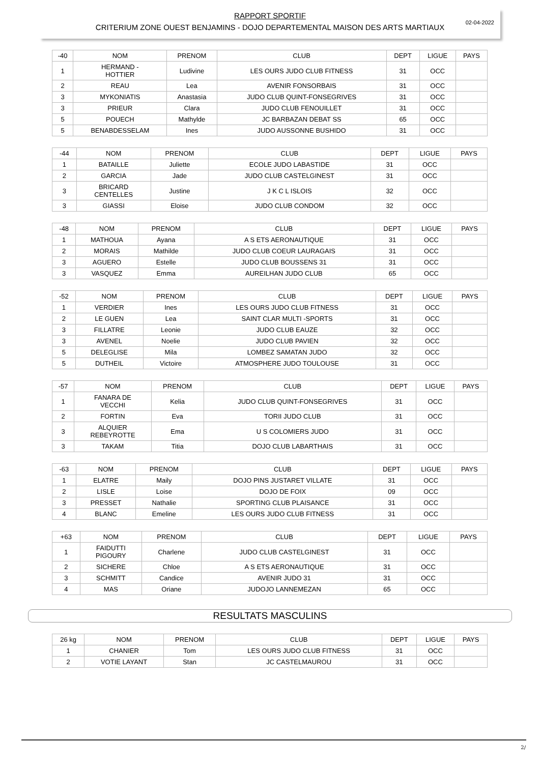02-04-2022
RAPPORT SPORTIF
CRITERIUM ZONE OUEST BENJAMINS - DOJO DEPARTEMENTAL MAISON DES ARTS MARTIAUX
| -40 | NOM | PRENOM | CLUB | DEPT | LIGUE | PAYS |
| --- | --- | --- | --- | --- | --- | --- |
| 1 | HERMAND - HOTTIER | Ludivine | LES OURS JUDO CLUB FITNESS | 31 | OCC | |
| 2 | REAU | Lea | AVENIR FONSORBAIS | 31 | OCC | |
| 3 | MYKONIATIS | Anastasia | JUDO CLUB QUINT-FONSEGRIVES | 31 | OCC | |
| 3 | PRIEUR | Clara | JUDO CLUB FENOUILLET | 31 | OCC | |
| 5 | POUECH | Mathylde | JC BARBAZAN DEBAT SS | 65 | OCC | |
| 5 | BENABDESSELAM | Ines | JUDO AUSSONNE BUSHIDO | 31 | OCC | |
| -44 | NOM | PRENOM | CLUB | DEPT | LIGUE | PAYS |
| --- | --- | --- | --- | --- | --- | --- |
| 1 | BATAILLE | Juliette | ECOLE JUDO LABASTIDE | 31 | OCC | |
| 2 | GARCIA | Jade | JUDO CLUB CASTELGINEST | 31 | OCC | |
| 3 | BRICARD CENTELLES | Justine | J K C L ISLOIS | 32 | OCC | |
| 3 | GIASSI | Eloise | JUDO CLUB CONDOM | 32 | OCC | |
| -48 | NOM | PRENOM | CLUB | DEPT | LIGUE | PAYS |
| --- | --- | --- | --- | --- | --- | --- |
| 1 | MATHOUA | Ayana | A S ETS AERONAUTIQUE | 31 | OCC | |
| 2 | MORAIS | Mathilde | JUDO CLUB COEUR LAURAGAIS | 31 | OCC | |
| 3 | AGUERO | Estelle | JUDO CLUB BOUSSENS 31 | 31 | OCC | |
| 3 | VASQUEZ | Emma | AUREILHAN JUDO CLUB | 65 | OCC | |
| -52 | NOM | PRENOM | CLUB | DEPT | LIGUE | PAYS |
| --- | --- | --- | --- | --- | --- | --- |
| 1 | VERDIER | Ines | LES OURS JUDO CLUB FITNESS | 31 | OCC | |
| 2 | LE GUEN | Lea | SAINT CLAR MULTI -SPORTS | 31 | OCC | |
| 3 | FILLATRE | Leonie | JUDO CLUB EAUZE | 32 | OCC | |
| 3 | AVENEL | Noelie | JUDO CLUB PAVIEN | 32 | OCC | |
| 5 | DELEGLISE | Mila | LOMBEZ SAMATAN JUDO | 32 | OCC | |
| 5 | DUTHEIL | Victoire | ATMOSPHERE JUDO TOULOUSE | 31 | OCC | |
| -57 | NOM | PRENOM | CLUB | DEPT | LIGUE | PAYS |
| --- | --- | --- | --- | --- | --- | --- |
| 1 | FANARA DE VECCHI | Kelia | JUDO CLUB QUINT-FONSEGRIVES | 31 | OCC | |
| 2 | FORTIN | Eva | TORII JUDO CLUB | 31 | OCC | |
| 3 | ALQUIER REBEYROTTE | Ema | U S COLOMIERS JUDO | 31 | OCC | |
| 3 | TAKAM | Titia | DOJO CLUB LABARTHAIS | 31 | OCC | |
| -63 | NOM | PRENOM | CLUB | DEPT | LIGUE | PAYS |
| --- | --- | --- | --- | --- | --- | --- |
| 1 | ELATRE | Maily | DOJO PINS JUSTARET VILLATE | 31 | OCC | |
| 2 | LISLE | Loise | DOJO DE FOIX | 09 | OCC | |
| 3 | PRESSET | Nathalie | SPORTING CLUB PLAISANCE | 31 | OCC | |
| 4 | BLANC | Emeline | LES OURS JUDO CLUB FITNESS | 31 | OCC | |
| +63 | NOM | PRENOM | CLUB | DEPT | LIGUE | PAYS |
| --- | --- | --- | --- | --- | --- | --- |
| 1 | FAIDUTTI PIGOURY | Charlene | JUDO CLUB CASTELGINEST | 31 | OCC | |
| 2 | SICHERE | Chloe | A S ETS AERONAUTIQUE | 31 | OCC | |
| 3 | SCHMITT | Candice | AVENIR JUDO 31 | 31 | OCC | |
| 4 | MAS | Oriane | JUDOJO LANNEMEZAN | 65 | OCC | |
RESULTATS MASCULINS
| 26 kg | NOM | PRENOM | CLUB | DEPT | LIGUE | PAYS |
| --- | --- | --- | --- | --- | --- | --- |
| 1 | CHANIER | Tom | LES OURS JUDO CLUB FITNESS | 31 | OCC | |
| 2 | VOTIE LAYANT | Stan | JC CASTELMAUROU | 31 | OCC | |
2/